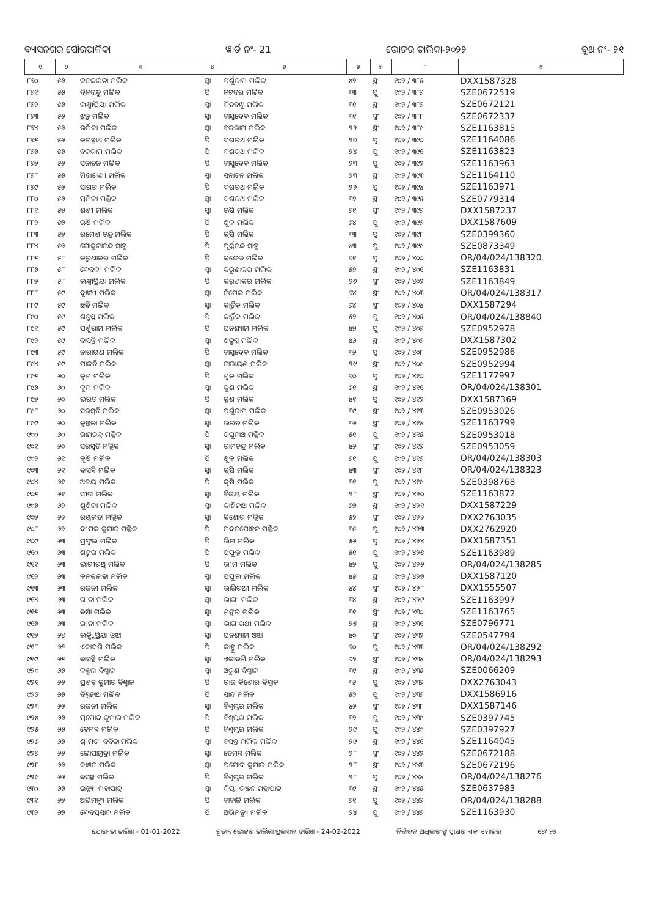ବ୍ୟାସନଗର ପୌରପାଳିକା ୱାର୍ଡ ନଂ- 21 ଭୋଟର ତାଲିକା-୨୦୨୨ ବୁଥ ନଂ- ୨୧
| ୧ | ୨ | ୩ | ୪ | ୫ | ୬ | ୭ | ୮ | ୯ |
| --- | --- | --- | --- | --- | --- | --- | --- | --- |
| ୮୭୦ | ୫୬ | କନକଲତା ମଲିକ | ସ୍ୱା | ପର୍ଶୁରାମ ମଲିକ | ୪୨ | ସ୍ତ୍ରୀ | ୧୦୨ / ୩୮୫ | DXX1587328 |
| ୮୭୧ | ୫୬ | ଦିନବନ୍ଧୁ ମଲିକ | ପି | ନଟବର ମଲିକ | ୩୩ | ପୁ | ୧୦୨ / ୩୮୬ | SZE0672519 |
| ୮୭୨ | ୫୬ | ଲକ୍ଷ୍ମୀପ୍ରିୟା ମଲିକ | ସ୍ୱା | ଦିନବନ୍ଧୁ ମଲିକ | ୩୧ | ସ୍ତ୍ରୀ | ୧୦୨ / ୩୮୭ | SZE0672121 |
| ୮୭୩ | ୫୬ | ଝୁନୁ ମଲିକ | ସ୍ୱା | ବାସୁଦେବ ମଲିକ | ୩୧ | ସ୍ତ୍ରୀ | ୧୦୨ / ୩୮୮ | SZE0672337 |
| ୮୭୪ | ୫୬ | ଉର୍ମିଳା ମଲିକ | ସ୍ୱା | ବଳରାମ ମଲିକ | ୨୨ | ସ୍ତ୍ରୀ | ୧୦୨ / ୩୮୯ | SZE1163815 |
| ୮୭୫ | ୫୬ | ଜଗନ୍ନାଥ ମଲିକ | ପି | ଦଶରଥ ମଲିକ | ୨୭ | ପୁ | ୧୦୨ / ୩୯୦ | SZE1164086 |
| ୮୭୬ | ୫୬ | ବଳରାମ ମଲିକ | ପି | ଦଶରଥ ମଲିକ | ୨୪ | ପୁ | ୧୦୨ / ୩୯୧ | SZE1163823 |
| ୮୭୭ | ୫୬ | ସନାତନ ମଲିକ | ପି | ବାସୁଦେବ ମଲିକ | ୨୩ | ପୁ | ୧୦୨ / ୩୯୨ | SZE1163963 |
| ୮୭୮ | ୫୬ | ମିତାରାଣୀ ମଲିକ | ସ୍ୱା | ସନାତନ ମଲିକ | ୨୩ | ସ୍ତ୍ରୀ | ୧୦୨ / ୩୯୩ | SZE1164110 |
| ୮୭୯ | ୫୬ | ସାଗର ମଲିକ | ପି | ଦଶରଥ ମଲିକ | ୨୨ | ପୁ | ୧୦୨ / ୩୯୪ | SZE1163971 |
| ୮୮୦ | ୫୬ | ପ୍ରମିଳା ମଲ୍ଲିକ | ସ୍ୱା | ଦଶରଥ ମଲିକ | ୩୨ | ସ୍ତ୍ରୀ | ୧୦୨ / ୩୯୫ | SZE0779314 |
| ୮୮୧ | ୫୭ | ଶଶୀ ମଲିକ | ସ୍ୱା | ଋଷି ମଲିକ | ୭୧ | ସ୍ତ୍ରୀ | ୧୦୨ / ୩୯୬ | DXX1587237 |
| ୮୮୨ | ୫୭ | ଋଷି ମଲିକ | ପି | ଶୁକ ମଲିକ | ୬୪ | ପୁ | ୧୦୨ / ୩୯୭ | DXX1587609 |
| ୮୮୩ | ୫୭ | ରମେଶ ଚନ୍ଦ୍ର ମଲିକ | ପି | କୃଷି ମଲିକ | ୩୩ | ପୁ | ୧୦୨ / ୩୯୮ | SZE0399360 |
| ୮୮୪ | ୫୭ | ଗୋକୁଳାନନ୍ଦ ସାହୁ | ପି | ପୂର୍ଣ୍ଣଚନ୍ଦ୍ର ସାହୁ | ୪୩ | ପୁ | ୧୦୨ / ୩୯୯ | SZE0873349 |
| ୮୮୫ | ୫୮ | କରୁଣାକର ମଲିକ | ପି | କନ୍ଦେଇ ମଲିକ | ୭୧ | ପୁ | ୧୦୨ / ୪୦୦ | OR/04/024/138320 |
| ୮୮୬ | ୫୮ | ଦେବକୀ ମଲିକ | ସ୍ୱା | କରୁଣାକର ମଲିକ | ୫୨ | ସ୍ତ୍ରୀ | ୧୦୨ / ୪୦୧ | SZE1163831 |
| ୮୮୭ | ୫୮ | ଲକ୍ଷ୍ମୀପ୍ରିୟା ମଲିକ | ପି | କରୁଣାକର ମଲିକ | ୨୬ | ସ୍ତ୍ରୀ | ୧୦୨ / ୪୦୨ | SZE1163849 |
| ୮୮୮ | ୫୯ | ଦୁଃଖୀ ମଲିକ | ସ୍ୱା | ନିମେଇ ମଲିକ | ୭୪ | ସ୍ତ୍ରୀ | ୧୦୨ / ୪୦୩ | OR/04/024/138317 |
| ୮୮୯ | ୫୯ | ଛବି ମଲିକ | ସ୍ୱା | କାର୍ତ୍ତିକ ମଲିକ | ୬୪ | ସ୍ତ୍ରୀ | ୧୦୨ / ୪୦୪ | DXX1587294 |
| ୮୯୦ | ୫୯ | ଶତ୍ରୁଘ୍ନ ମଲିକ | ପି | କାର୍ତ୍ତିକ ମଲିକ | ୫୨ | ପୁ | ୧୦୨ / ୪୦୫ | OR/04/024/138840 |
| ୮୯୧ | ୫୯ | ପର୍ଶୁରାମ ମଲିକ | ପି | ଘନଶ୍ୟାମ ମଲିକ | ୪୭ | ପୁ | ୧୦୨ / ୪୦୬ | SZE0952978 |
| ୮୯୨ | ୫୯ | ବାସନ୍ତି ମଲିକ | ସ୍ୱା | ଶତ୍ରୁଘ୍ନ ମଲିକ | ୪୬ | ସ୍ତ୍ରୀ | ୧୦୨ / ୪୦୭ | DXX1587302 |
| ୮୯୩ | ୫୯ | ନାରାୟଣ ମଲିକ | ପି | ବାସୁଦେବ ମଲିକ | ୩୬ | ପୁ | ୧୦୨ / ୪୦୮ | SZE0952986 |
| ୮୯୪ | ୫୯ | ମାଳତି ମଲିକ | ସ୍ୱା | ନାରାୟଣ ମଲିକ | ୨୯ | ସ୍ତ୍ରୀ | ୧୦୨ / ୪୦୯ | SZE0952994 |
| ୮୯୫ | ୬୦ | କୁଶ ମଲିକ | ପି | ଶୁକ ମଲିକ | ୭୦ | ପୁ | ୧୦୨ / ୪୧୦ | SZE1177997 |
| ୮୯୬ | ୬୦ | କୁମ ମଲିକ | ସ୍ୱା | କୁଶ ମଲିକ | ୬୧ | ସ୍ତ୍ରୀ | ୧୦୨ / ୪୧୧ | OR/04/024/138301 |
| ୮୯୭ | ୬୦ | ଭରତ ମଲିକ | ପି | କୁଶ ମଲିକ | ୪୧ | ପୁ | ୧୦୨ / ୪୧୨ | DXX1587369 |
| ୮୯୮ | ୬୦ | ସରସ୍ୱତି ମଲିକ | ସ୍ୱା | ପର୍ଶୁରାମ ମଲିକ | ୩୯ | ସ୍ତ୍ରୀ | ୧୦୨ / ୪୧୩ | SZE0953026 |
| ୮୯୯ | ୬୦ | କୁନ୍ତଳା ମଲିକ | ସ୍ୱା | ଭରତ ମଲିକ | ୩୬ | ସ୍ତ୍ରୀ | ୧୦୨ / ୪୧୪ | SZE1163799 |
| ୯୦୦ | ୬୦ | ରାମଚନ୍ଦ୍ର ମଲ୍ଲିକ | ପି | ରଘୁନାଥ ମଲ୍ଲିକ | ୫୧ | ପୁ | ୧୦୨ / ୪୧୫ | SZE0953018 |
| ୯୦୧ | ୬୦ | ସରସ୍ୱତି ମଲ୍ଲିକ | ସ୍ୱା | ରାମଚନ୍ଦ୍ର ମଲିକ | ୪୬ | ସ୍ତ୍ରୀ | ୧୦୨ / ୪୧୬ | SZE0953059 |
| ୯୦୨ | ୬୧ | କୃଷି ମଲିକ | ପି | ଶୁକ ମଲିକ | ୭୧ | ପୁ | ୧୦୨ / ୪୧୭ | OR/04/024/138303 |
| ୯୦୩ | ୬୧ | ବାସନ୍ତି ମଲିକ | ସ୍ୱା | କୃଷି ମଲିକ | ୪୩ | ସ୍ତ୍ରୀ | ୧୦୨ / ୪୧୮ | OR/04/024/138323 |
| ୯୦୪ | ୬୧ | ଅଜୟ ମଲିକ | ପି | କୃଷି ମଲିକ | ୩୧ | ପୁ | ୧୦୨ / ୪୧୯ | SZE0398768 |
| ୯୦୫ | ୬୧ | ସୀତା ମଲିକ | ସ୍ୱା | ବିଜୟ ମଲିକ | ୨୮ | ସ୍ତ୍ରୀ | ୧୦୨ / ୪୨୦ | SZE1163872 |
| ୯୦୬ | ୬୨ | ଶୁଶିଳା ମଲିକ | ସ୍ୱା | କାଶିନାଥ ମଲିକ | ୭୭ | ସ୍ତ୍ରୀ | ୧୦୨ / ୪୨୧ | DXX1587229 |
| ୯୦୭ | ୬୨ | ରଞ୍ଜୁଲତା ମଲ୍ଲିକ | ସ୍ୱା | କିଶୋର ମଲ୍ଲିକ | ୫୨ | ସ୍ତ୍ରୀ | ୧୦୨ / ୪୨୨ | DXX2763035 |
| ୯୦୮ | ୬୨ | ଦୀପକ କୁମାର ମଲ୍ଲିକ | ପି | ମଦନମୋହନ ମଲ୍ଲିକ | ୩୫ | ପୁ | ୧୦୨ / ୪୨୩ | DXX2762920 |
| ୯୦୯ | ୬୩ | ପ୍ରଫୁଲ ମଲିକ | ପି | ଭିମ ମଲିକ | ୫୬ | ପୁ | ୧୦୨ / ୪୨୪ | DXX1587351 |
| ୯୧୦ | ୬୩ | ଶଙ୍କର ମଲିକ | ପି | ପ୍ରଫୁଲ୍ଲ ମଲିକ | ୫୧ | ପୁ | ୧୦୨ / ୪୨୫ | SZE1163989 |
| ୯୧୧ | ୬୩ | ଭାଗୀରଥି ମଲିକ | ପି | ଭୀମ ମଲିକ | ୪୭ | ପୁ | ୧୦୨ / ୪୨୬ | OR/04/024/138285 |
| ୯୧୨ | ୬୩ | କନକଲତା ମଲିକ | ସ୍ୱା | ପ୍ରଫୁଲ ମଲିକ | ୪୫ | ସ୍ତ୍ରୀ | ୧୦୨ / ୪୨୭ | DXX1587120 |
| ୯୧୩ | ୬୩ | ରଜନୀ ମଲିକ | ସ୍ୱା | ଭାଗିରଥୀ ମଲିକ | ୪୪ | ସ୍ତ୍ରୀ | ୧୦୨ / ୪୨୮ | DXX1555507 |
| ୯୧୪ | ୬୩ | ଗୀନା ମଲିକ | ସ୍ୱା | ଭାଗୀ ମଲିକ | ୩୪ | ସ୍ତ୍ରୀ | ୧୦୨ / ୪୨୯ | SZE1163997 |
| ୯୧୫ | ୬୩ | ବର୍ଷା ମଲିକ | ସ୍ୱା | ଶଙ୍କର ମଲିକ | ୩୧ | ସ୍ତ୍ରୀ | ୧୦୨ / ୪୩୦ | SZE1163765 |
| ୯୧୬ | ୬୩ | ରୀନା ମଲିକ | ସ୍ୱା | ଭାଗୀରଥୀ ମଲିକ | ୨୫ | ସ୍ତ୍ରୀ | ୧୦୨ / ୪୩୧ | SZE0796771 |
| ୯୧୭ | ୬୪ | ଲକ୍ଷ୍ମିପ୍ରିୟା ଓଝା | ସ୍ୱା | ଘନଶ୍ୟାମ ଓଝା | ୪୦ | ସ୍ତ୍ରୀ | ୧୦୨ / ୪୩୨ | SZE0547794 |
| ୯୧୮ | ୬୫ | ଏକାଦଶି ମଲିକ | ପି | କାହ୍ନୁ ମଲିକ | ୭୦ | ପୁ | ୧୦୨ / ୪୩୩ | OR/04/024/138292 |
| ୯୧୯ | ୬୫ | ବାସନ୍ତି ମଲିକ | ସ୍ୱା | ଏକାଦଶି ମଲିକ | ୬୨ | ସ୍ତ୍ରୀ | ୧୦୨ / ୪୩୪ | OR/04/024/138293 |
| ୯୨୦ | ୬୬ | କଳ୍ପନା ବିଶ୍ୱାଳ | ସ୍ୱା | ଅରୁଣ ବିଶ୍ୱାଳ | ୩୯ | ସ୍ତ୍ରୀ | ୧୦୨ / ୪୩୫ | SZE0066209 |
| ୯୨୧ | ୬୬ | ପ୍ରଶନ୍ନ କୁମାର ବିଶ୍ୱାଳ | ପି | ରାଜ କିଶୋର ବିଶ୍ୱାଳ | ୩୫ | ପୁ | ୧୦୨ / ୪୩୬ | DXX2763043 |
| ୯୨୨ | ୬୬ | ବିଶ୍ୱନାଥ ମଲିକ | ପି | ସାନ୍ଦ ମଲିକ | ୫୨ | ପୁ | ୧୦୨ / ୪୩୭ | DXX1586916 |
| ୯୨୩ | ୬୬ | ରଜନୀ ମଲିକ | ସ୍ୱା | ବିଶ୍ୱମ୍ଭର ମଲିକ | ୪୬ | ସ୍ତ୍ରୀ | ୧୦୨ / ୪୩୮ | DXX1587146 |
| ୯୨୪ | ୬୬ | ପ୍ରମୋଦ କୁମାର ମଲିକ | ପି | ବିଶ୍ୱମ୍ଭର ମଲିକ | ୩୨ | ପୁ | ୧୦୨ / ୪୩୯ | SZE0397745 |
| ୯୨୫ | ୬୬ | ହେମନ୍ତ ମଲିକ | ପି | ବିଶ୍ୱମ୍ଭର ମଲିକ | ୨୯ | ପୁ | ୧୦୨ / ୪୪୦ | SZE0397927 |
| ୯୨୬ | ୬୬ | ଶ୍ରୀମତୀ ବବିତା ମଲିକ | ସ୍ୱା | ବସନ୍ତ ମଲିକ ମଲିକ | ୨୯ | ସ୍ତ୍ରୀ | ୧୦୨ / ୪୪୧ | SZE1164045 |
| ୯୨୭ | ୬୬ | ଲୋପାମୁଦ୍ରା ମଲିକ | ସ୍ୱା | ହେମନ୍ତ ମଲିକ | ୨୮ | ସ୍ତ୍ରୀ | ୧୦୨ / ୪୪୨ | SZE0672188 |
| ୯୨୮ | ୬୬ | କାଞ୍ଚନ ମଲିକ | ସ୍ୱା | ପ୍ରମୋଦ କୁମାର ମଲିକ | ୨୮ | ସ୍ତ୍ରୀ | ୧୦୨ / ୪୪୩ | SZE0672196 |
| ୯୨୯ | ୬୬ | ବସନ୍ତ ମଲିକ | ପି | ବିଶ୍ୱମ୍ଭର ମଲିକ | ୨୮ | ପୁ | ୧୦୨ / ୪୪୪ | OR/04/024/138276 |
| ୯୩୦ | ୬୬ | ଉନ୍ନ୍ୟୀ ମହାପାତ୍ର | ସ୍ୱା | ଦିପ୍ତୀ ରଞ୍ଜନ ମହାପାତ୍ର | ୩୯ | ସ୍ତ୍ରୀ | ୧୦୨ / ୪୪୫ | SZE0637983 |
| ୯୩୧ | ୬୭ | ଅଭିମନ୍ୟୁ ମଲିକ | ପି | ବାବାଜି ମଲିକ | ୭୧ | ପୁ | ୧୦୨ / ୪୪୬ | OR/04/024/138288 |
| ୯୩୨ | ୬୭ | ଦେବପ୍ରସାଦ ମଲିକ | ପି | ଅଭିମନ୍ୟୁ ମଲିକ | ୨୪ | ପୁ | ୧୦୨ / ୪୪୭ | SZE1163930 |
ଯୋଗ୍ୟତା ତାରିଖ - 01-01-2022 ଚୂଡାନ୍ତ ଭୋଟର ତାଲିକା ପ୍ରକାଶନ ତାରିଖ - 24-02-2022 ନିର୍ବାଚନ ଅଧିକାରୀଙ୍କ ସ୍ୱାକ୍ଷର ଏବଂ ମୋହର ୧୪/ ୨୨